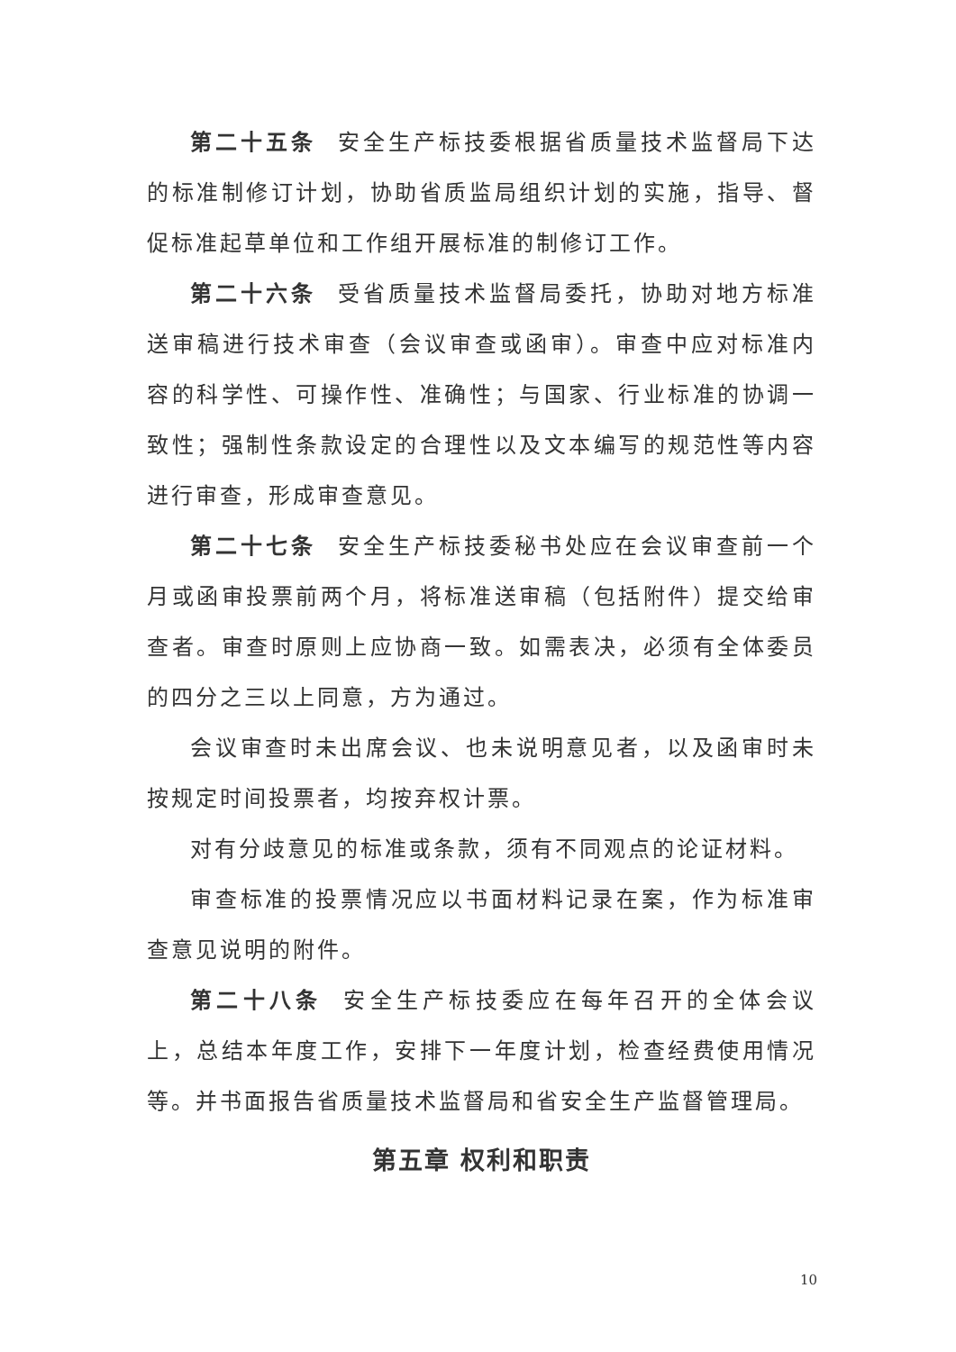第二十五条 安全生产标技委根据省质量技术监督局下达的标准制修订计划，协助省质监局组织计划的实施，指导、督促标准起草单位和工作组开展标准的制修订工作。
第二十六条 受省质量技术监督局委托，协助对地方标准送审稿进行技术审查（会议审查或函审）。审查中应对标准内容的科学性、可操作性、准确性；与国家、行业标准的协调一致性；强制性条款设定的合理性以及文本编写的规范性等内容进行审查，形成审查意见。
第二十七条 安全生产标技委秘书处应在会议审查前一个月或函审投票前两个月，将标准送审稿（包括附件）提交给审查者。审查时原则上应协商一致。如需表决，必须有全体委员的四分之三以上同意，方为通过。
会议审查时未出席会议、也未说明意见者，以及函审时未按规定时间投票者，均按弃权计票。
对有分歧意见的标准或条款，须有不同观点的论证材料。
审查标准的投票情况应以书面材料记录在案，作为标准审查意见说明的附件。
第二十八条 安全生产标技委应在每年召开的全体会议上，总结本年度工作，安排下一年度计划，检查经费使用情况等。并书面报告省质量技术监督局和省安全生产监督管理局。
第五章 权利和职责
10